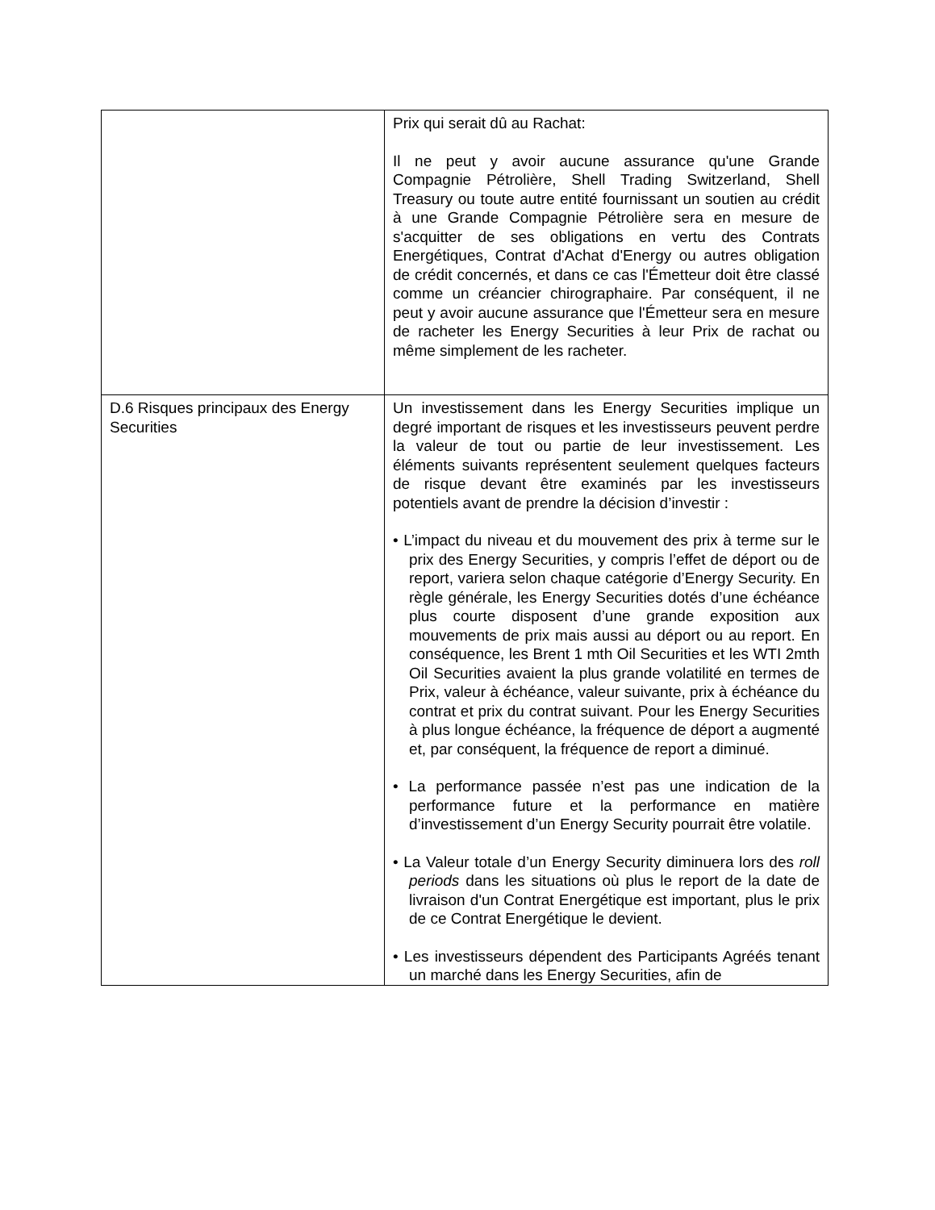| | Prix qui serait dû au Rachat: Il ne peut y avoir aucune assurance qu'une Grande Compagnie Pétrolière, Shell Trading Switzerland, Shell Treasury ou toute autre entité fournissant un soutien au crédit à une Grande Compagnie Pétrolière sera en mesure de s'acquitter de ses obligations en vertu des Contrats Energétiques, Contrat d'Achat d'Energy ou autres obligation de crédit concernés, et dans ce cas l'Émetteur doit être classé comme un créancier chirographaire. Par conséquent, il ne peut y avoir aucune assurance que l'Émetteur sera en mesure de racheter les Energy Securities à leur Prix de rachat ou même simplement de les racheter. |
| D.6 Risques principaux des Energy Securities | Un investissement dans les Energy Securities implique un degré important de risques et les investisseurs peuvent perdre la valeur de tout ou partie de leur investissement. Les éléments suivants représentent seulement quelques facteurs de risque devant être examinés par les investisseurs potentiels avant de prendre la décision d’investir : • L’impact du niveau et du mouvement des prix à terme sur le prix des Energy Securities, y compris l’effet de déport ou de report, variera selon chaque catégorie d’Energy Security. En règle générale, les Energy Securities dotés d’une échéance plus courte disposent d’une grande exposition aux mouvements de prix mais aussi au déport ou au report. En conséquence, les Brent 1 mth Oil Securities et les WTI 2mth Oil Securities avaient la plus grande volatilité en termes de Prix, valeur à échéance, valeur suivante, prix à échéance du contrat et prix du contrat suivant. Pour les Energy Securities à plus longue échéance, la fréquence de déport a augmenté et, par conséquent, la fréquence de report a diminué. • La performance passée n’est pas une indication de la performance future et la performance en matière d’investissement d’un Energy Security pourrait être volatile. • La Valeur totale d’un Energy Security diminuera lors des roll periods dans les situations où plus le report de la date de livraison d'un Contrat Energétique est important, plus le prix de ce Contrat Energétique le devient. • Les investisseurs dépendent des Participants Agréés tenant un marché dans les Energy Securities, afin de |